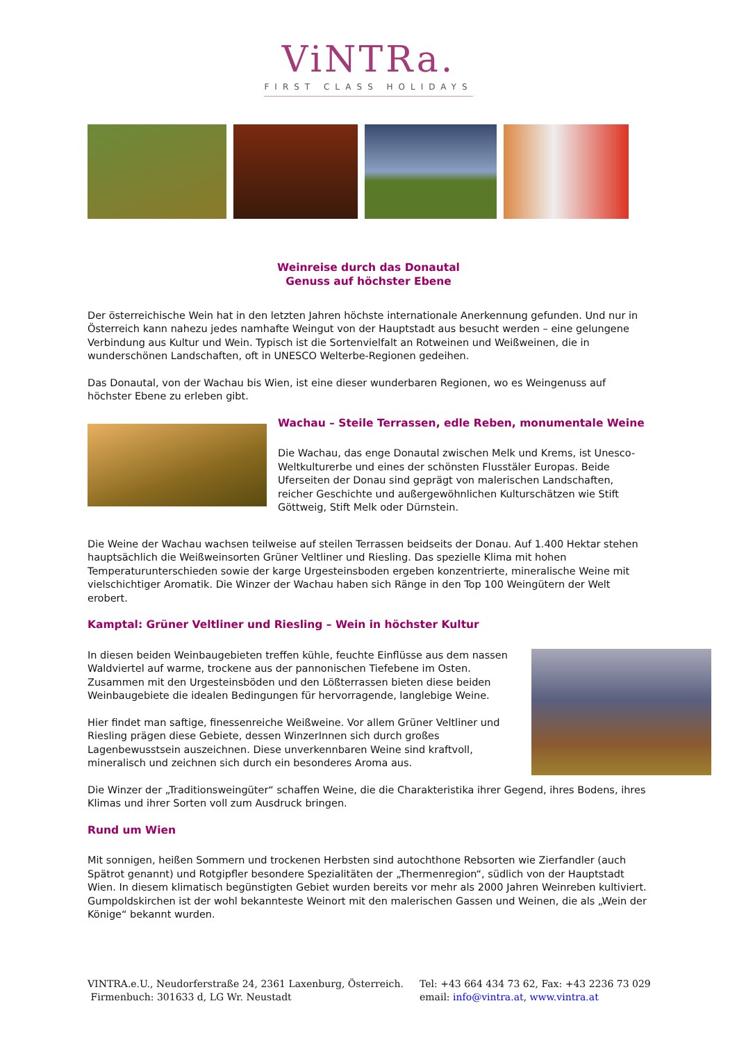ViNTRa.
FIRST CLASS HOLIDAYS
Weinreise durch das Donautal
Genuss auf höchster Ebene
Der österreichische Wein hat in den letzten Jahren höchste internationale Anerkennung gefunden. Und nur in Österreich kann nahezu jedes namhafte Weingut von der Hauptstadt aus besucht werden – eine gelungene Verbindung aus Kultur und Wein. Typisch ist die Sortenvielfalt an Rotweinen und Weißweinen, die in wunderschönen Landschaften, oft in UNESCO Welterbe-Regionen gedeihen.
Das Donautal, von der Wachau bis Wien, ist eine dieser wunderbaren Regionen, wo es Weingenuss auf höchster Ebene zu erleben gibt.
Wachau – Steile Terrassen, edle Reben, monumentale Weine
Die Wachau, das enge Donautal zwischen Melk und Krems, ist Unesco-Weltkulturerbe und eines der schönsten Flusstäler Europas. Beide Uferseiten der Donau sind geprägt von malerischen Landschaften, reicher Geschichte und außergewöhnlichen Kulturschätzen wie Stift Göttweig, Stift Melk oder Dürnstein.
Die Weine der Wachau wachsen teilweise auf steilen Terrassen beidseits der Donau. Auf 1.400 Hektar stehen hauptsächlich die Weißweinsorten Grüner Veltliner und Riesling. Das spezielle Klima mit hohen Temperaturunterschieden sowie der karge Urgesteinsboden ergeben konzentrierte, mineralische Weine mit vielschichtiger Aromatik. Die Winzer der Wachau haben sich Ränge in den Top 100 Weingütern der Welt erobert.
Kamptal: Grüner Veltliner und Riesling – Wein in höchster Kultur
In diesen beiden Weinbaugebieten treffen kühle, feuchte Einflüsse aus dem nassen Waldviertel auf warme, trockene aus der pannonischen Tiefebene im Osten. Zusammen mit den Urgesteinsböden und den Lößterrassen bieten diese beiden Weinbaugebiete die idealen Bedingungen für hervorragende, langlebige Weine.
Hier findet man saftige, finessenreiche Weißweine. Vor allem Grüner Veltliner und Riesling prägen diese Gebiete, dessen WinzerInnen sich durch großes Lagenbewusstsein auszeichnen. Diese unverkennbaren Weine sind kraftvoll, mineralisch und zeichnen sich durch ein besonderes Aroma aus.
Die Winzer der „Traditionsweingüter“ schaffen Weine, die die Charakteristika ihrer Gegend, ihres Bodens, ihres Klimas und ihrer Sorten voll zum Ausdruck bringen.
Rund um Wien
Mit sonnigen, heißen Sommern und trockenen Herbsten sind autochthone Rebsorten wie Zierfandler (auch Spätrot genannt) und Rotgipfler besondere Spezialitäten der „Thermenregion“, südlich von der Hauptstadt Wien. In diesem klimatisch begünstigten Gebiet wurden bereits vor mehr als 2000 Jahren Weinreben kultiviert. Gumpoldskirchen ist der wohl bekannteste Weinort mit den malerischen Gassen und Weinen, die als „Wein der Könige“ bekannt wurden.
VINTRA.e.U., Neudorferstraße 24, 2361 Laxenburg, Österreich.
Firmenbuch: 301633 d, LG Wr. Neustadt
Tel: +43 664 434 73 62, Fax: +43 2236 73 029
email: info@vintra.at, www.vintra.at